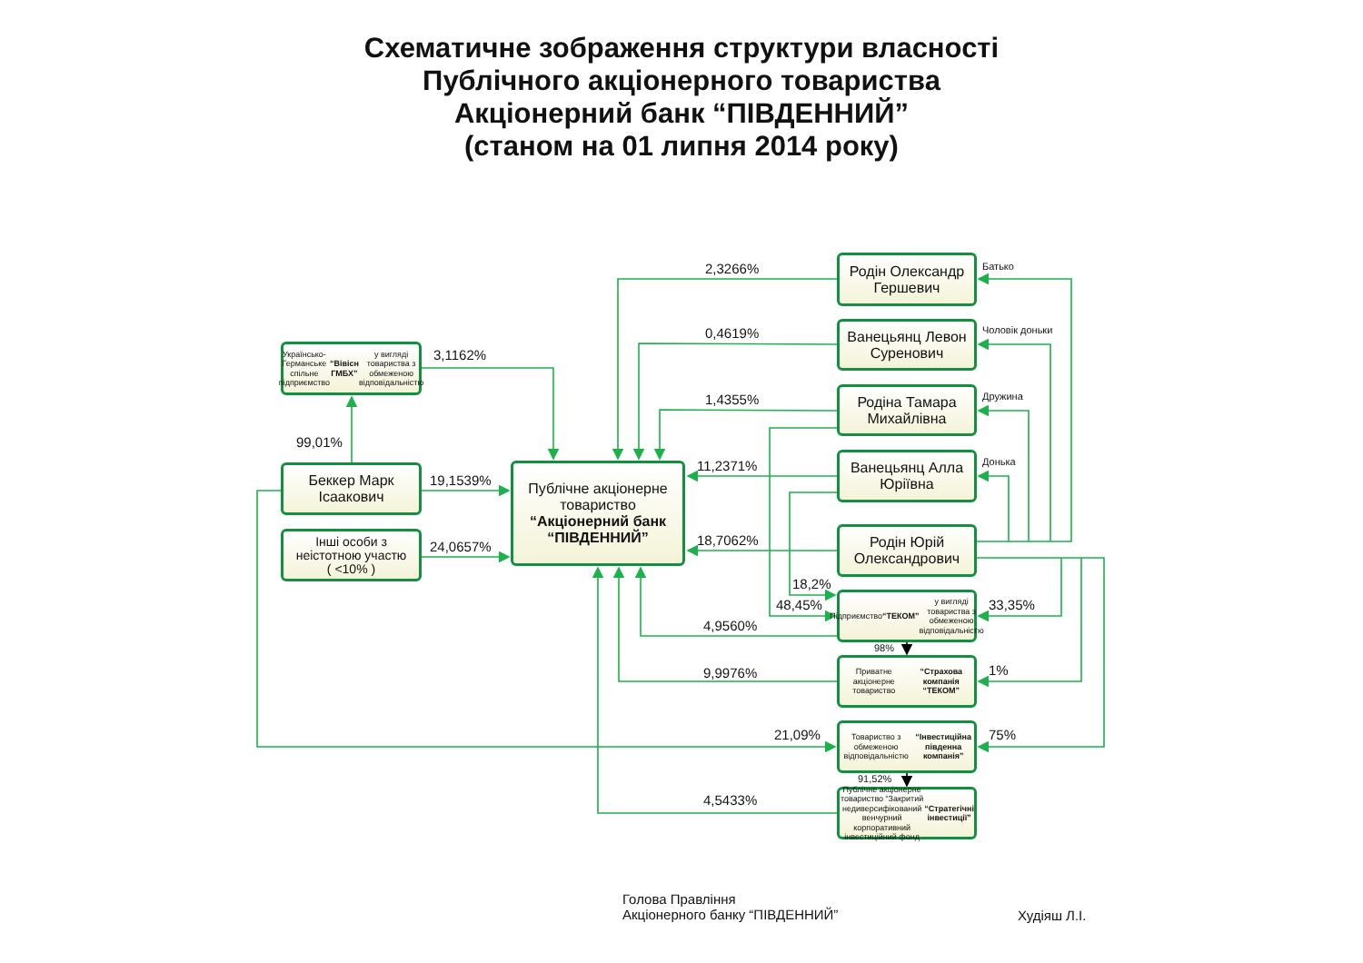Схематичне зображення структури власності
Публічного акціонерного товариства
Акціонерний банк “ПІВДЕННИЙ”
(станом на 01 липня 2014 року)
Українсько-Германське спільне підприємство “Вівісн ГМБХ” у вигляді товариства з обмеженою відповідальністю
3,1162%
99,01%
Беккер Марк Ісаакович
19,1539%
Інші особи з неістотною участю
( <10% )
24,0657%
Публічне акціонерне товариство
“Акціонерний банк “ПІВДЕННИЙ”
2,3266%
0,4619%
1,4355%
11,2371%
18,7062%
18,2%
48,45%
4,9560%
9,9976%
21,09%
4,5433%
Родін Олександр Гершевич
Ванецьянц Левон Суренович
Родіна Тамара Михайлівна
Ванецьянц Алла Юріївна
Родін Юрій Олександрович
Підприємство “ТЕКОМ” у вигляді товариства з обмеженою відповідальністю
98%
Приватне акціонерне товариство “Страхова компанія “ТЕКОМ”
Товариство з обмеженою відповідальністю “Інвестиційна південна компанія”
91,52%
Публічне акціонерне товариство “Закритий недиверсифікований венчурний корпоративний інвестиційний фонд “Стратегічні інвестиції”
Батько
Чоловік доньки
Дружина
Донька
33,35%
1%
75%
Голова Правління
Акціонерного банку “ПІВДЕННИЙ”
Худіяш Л.І.